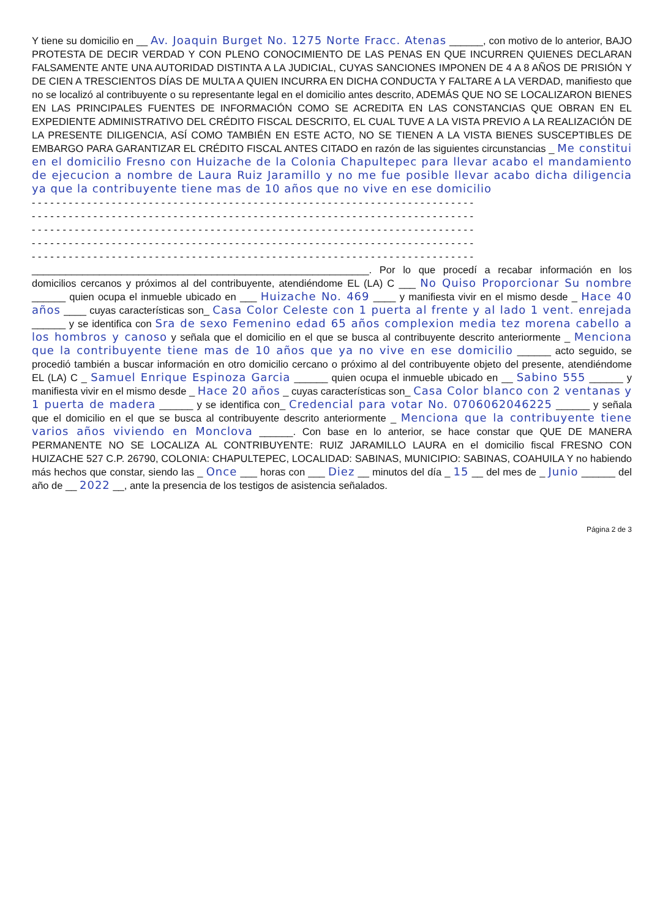Y tiene su domicilio en __ Av. Joaquin Burget No. 1275 Norte Fracc. Atenas ______, con motivo de lo anterior, BAJO PROTESTA DE DECIR VERDAD Y CON PLENO CONOCIMIENTO DE LAS PENAS EN QUE INCURREN QUIENES DECLARAN FALSAMENTE ANTE UNA AUTORIDAD DISTINTA A LA JUDICIAL, CUYAS SANCIONES IMPONEN DE 4 A 8 AÑOS DE PRISIÓN Y DE CIEN A TRESCIENTOS DÍAS DE MULTA A QUIEN INCURRA EN DICHA CONDUCTA Y FALTARE A LA VERDAD, manifiesto que no se localizó al contribuyente o su representante legal en el domicilio antes descrito, ADEMÁS QUE NO SE LOCALIZARON BIENES EN LAS PRINCIPALES FUENTES DE INFORMACIÓN COMO SE ACREDITA EN LAS CONSTANCIAS QUE OBRAN EN EL EXPEDIENTE ADMINISTRATIVO DEL CRÉDITO FISCAL DESCRITO, EL CUAL TUVE A LA VISTA PREVIO A LA REALIZACIÓN DE LA PRESENTE DILIGENCIA, ASÍ COMO TAMBIÉN EN ESTE ACTO, NO SE TIENEN A LA VISTA BIENES SUSCEPTIBLES DE EMBARGO PARA GARANTIZAR EL CRÉDITO FISCAL ANTES CITADO en razón de las siguientes circunstancias _ Me constitui en el domicilio Fresno con Huizache de la Colonia Chapultepec para llevar acabo el mandamiento de ejecucion a nombre de Laura Ruiz Jaramillo y no me fue posible llevar acabo dicha diligencia ya que la contribuyente tiene mas de 10 años que no vive en ese domicilio
- - - - - - - - - - - - - - - - - - - - - - - - - - - - - - - - - - - - - - - - - - - - - - - - - - - - - - - - - - - - - - - - - - - - - - - -
- - - - - - - - - - - - - - - - - - - - - - - - - - - - - - - - - - - - - - - - - - - - - - - - - - - - - - - - - - - - - - - - - - - - - - - -
- - - - - - - - - - - - - - - - - - - - - - - - - - - - - - - - - - - - - - - - - - - - - - - - - - - - - - - - - - - - - - - - - - - - - - - -
- - - - - - - - - - - - - - - - - - - - - - - - - - - - - - - - - - - - - - - - - - - - - - - - - - - - - - - - - - - - - - - - - - - - - - - -
- - - - - - - - - - - - - - - - - - - - - - - - - - - - - - - - - - - - - - - - - - - - - - - - - - - - - - - - - - - - - - - - - - - - - - - -
____________________________________________________________. Por lo que procedí a recabar información en los domicilios cercanos y próximos al del contribuyente, atendiéndome EL (LA) C ___ No Quiso Proporcionar Su nombre ______ quien ocupa el inmueble ubicado en ___ Huizache No. 469 ____ y manifiesta vivir en el mismo desde _ Hace 40 años ____ cuyas características son_ Casa Color Celeste con 1 puerta al frente y al lado 1 vent. enrejada ______ y se identifica con Sra de sexo Femenino edad 65 años complexion media tez morena cabello a los hombros y canoso y señala que el domicilio en el que se busca al contribuyente descrito anteriormente _ Menciona que la contribuyente tiene mas de 10 años que ya no vive en ese domicilio ______ acto seguido, se procedió también a buscar información en otro domicilio cercano o próximo al del contribuyente objeto del presente, atendiéndome EL (LA) C _ Samuel Enrique Espinoza Garcia ______ quien ocupa el inmueble ubicado en __ Sabino 555 ______ y manifiesta vivir en el mismo desde _ Hace 20 años _ cuyas características son_ Casa Color blanco con 2 ventanas y 1 puerta de madera ______ y se identifica con_ Credencial para votar No. 0706062046225 ______ y señala que el domicilio en el que se busca al contribuyente descrito anteriormente _ Menciona que la contribuyente tiene varios años viviendo en Monclova ______. Con base en lo anterior, se hace constar que QUE DE MANERA PERMANENTE NO SE LOCALIZA AL CONTRIBUYENTE: RUIZ JARAMILLO LAURA en el domicilio fiscal FRESNO CON HUIZACHE 527 C.P. 26790, COLONIA: CHAPULTEPEC, LOCALIDAD: SABINAS, MUNICIPIO: SABINAS, COAHUILA Y no habiendo más hechos que constar, siendo las _ Once ___ horas con ___ Diez __ minutos del día _ 15 __ del mes de _ Junio ______ del año de __ 2022 __, ante la presencia de los testigos de asistencia señalados.
Página 2 de 3